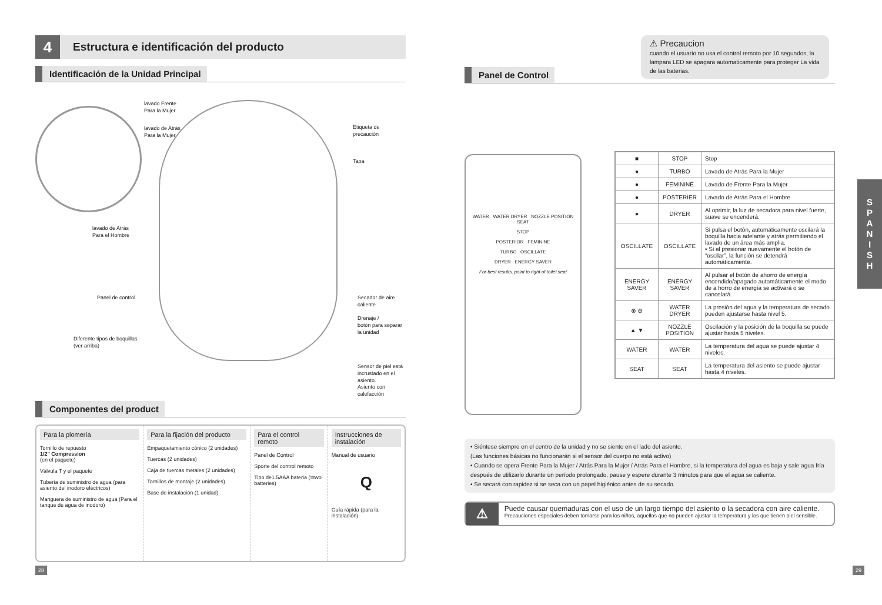4 Estructura e identificación del producto
Identificación de la Unidad Principal
lavado Frente
Para la Mujer
lavado de Atrás
Para la Mujer
lavado de Atrás
Para el Hombre
Etiqueta de precaución
Tapa
Panel de control Secador de aire caliente
Drenaje /
botón para separar la unidad
Diferente tipos de boquillas
(ver arriba)
Sensor de piel está
incrustado en el asiento.
Asiento con calefacción
Componentes del product
Para la plomería
Tornillo de repuesto
1/2" Compression
(en el paquete)
Válvula T y el paquete
Tubería de suministro de agua (para asiento del inodoro eléctricos)
Manguera de suministro de agua (Para el tanque de agua de inodoro)
Para la fijación del producto
Empaquetamiento cónico (2 unidades)
Tuercas (2 unidades)
Caja de tuercas metales (2 unidades)
Tornillos de montaje (2 unidades)
Base de instalación (1 unidad)
Para el control remoto
Panel de Control
Sporte del control remoto
Tipo de1.5AAA bateria (=two batteries)
Instrucciones de instalación
Manual de usuario
Q
Guía rápida (para la instalación)
⚠ Precaucion
cuando el usuario no usa el control remoto por 10 segundos, la lampara LED se apagara automaticamente para proteger La vida de las baterias.
Panel de Control
WATER WATER DRYER NOZZLE POSITION
SEAT
STOP
POSTERIOR FEMININE
TURBO OSCILLATE
DRYER ENERGY SAVER
For best results, point to right of toilet seat
| ■ | STOP | Stop |
| ● | TURBO | Lavado de Atrás Para la Mujer |
| ● | FEMININE | Lavado de Frente Para la Mujer |
| ● | POSTERIER | Lavado de Atrás Para el Hombre |
| ● | DRYER | Al oprimir, la luz de secadora para nivel fuerte, suave se encenderá. |
| OSCILLATE | OSCILLATE | Si pulsa el botón, automáticamente oscilará la boquilla hacia adelante y atrás permitiendo el lavado de un área más amplia. • Si al presionar nuevamente el botón de “oscilar”, la función se detendrá automáticamente. |
| ENERGY SAVER | ENERGY SAVER | Al pulsar el botón de ahorro de energía encendido/apagado automáticamente el modo de a horro de energía se activará o se cancelará. |
| ⊕ ⊖ | WATER DRYER | La presión del agua y la temperatura de secado pueden ajustarse hasta nivel 5. |
| ▲ ▼ | NOZZLE POSITION | Oscilación y la posición de la boquilla se puede ajustar hasta 5 niveles. |
| WATER | WATER | La temperatura del agua se puede ajustar 4 niveles. |
| SEAT | SEAT | La temperatura del asiento se puede ajustar hasta 4 niveles. |
• Siéntese siempre en el centro de la unidad y no se siente en el lado del asiento.
(Las funciones básicas no funcionarán si el sensor del cuerpo no está activo)
• Cuando se opera Frente Para la Mujer / Atrás Para la Mujer / Atrás Para el Hombre, si la temperatura del agua es baja y sale agua fría después de utilizarlo durante un período prolongado, pause y espere durante 3 minutos para que el agua se caliente.
• Se secará con rapidez si se seca con un papel higiénico antes de su secado.
⚠
Puede causar quemaduras con el uso de un largo tiempo del asiento o la secadora con aire caliente.
Precauciones especiales deben tomarse para los niños, aquellos que no pueden ajustar la temperatura y los que tienen piel sensible.
S
P
A
N
I
S
H
28 29